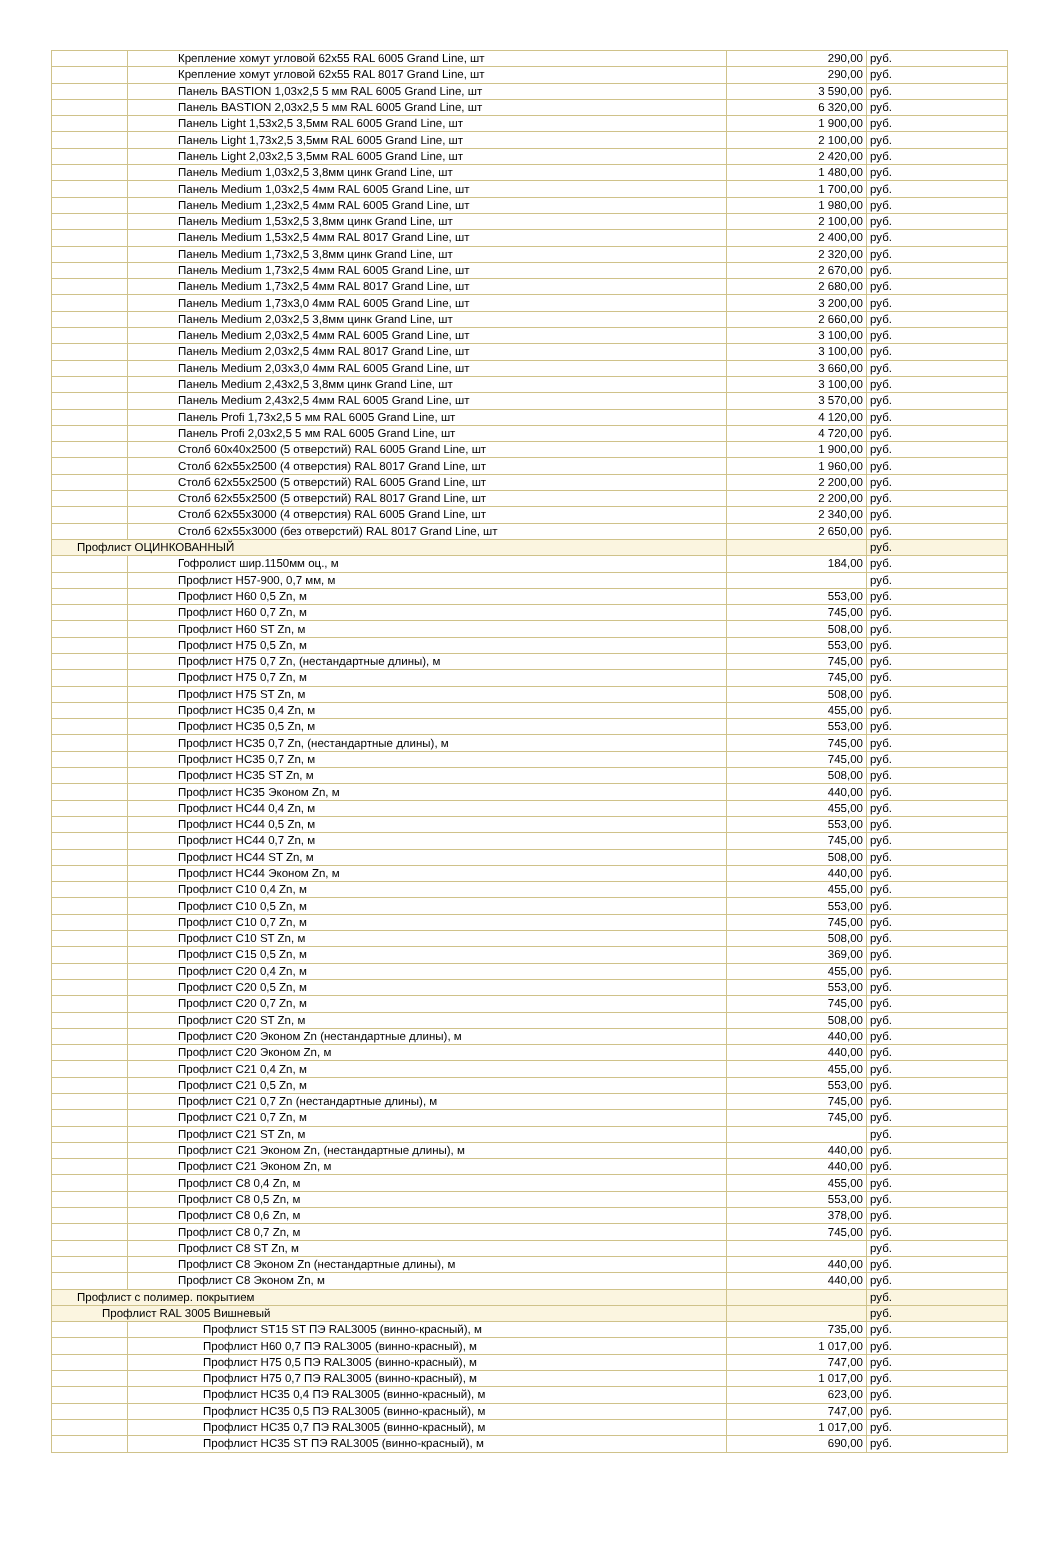| | Крепление хомут угловой 62х55 RAL 6005 Grand Line, шт | 290,00 | руб. |
| | Крепление хомут угловой 62х55 RAL 8017 Grand Line, шт | 290,00 | руб. |
| | Панель BASTION 1,03х2,5 5 мм RAL 6005 Grand Line, шт | 3 590,00 | руб. |
| | Панель BASTION 2,03х2,5 5 мм RAL 6005 Grand Line, шт | 6 320,00 | руб. |
| | Панель Light 1,53х2,5 3,5мм RAL 6005 Grand Line, шт | 1 900,00 | руб. |
| | Панель Light 1,73х2,5 3,5мм RAL 6005 Grand Line, шт | 2 100,00 | руб. |
| | Панель Light 2,03х2,5 3,5мм RAL 6005 Grand Line, шт | 2 420,00 | руб. |
| | Панель Medium 1,03х2,5 3,8мм цинк Grand Line, шт | 1 480,00 | руб. |
| | Панель Medium 1,03х2,5 4мм RAL 6005 Grand Line, шт | 1 700,00 | руб. |
| | Панель Medium 1,23х2,5 4мм RAL 6005 Grand Line, шт | 1 980,00 | руб. |
| | Панель Medium 1,53х2,5 3,8мм цинк Grand Line, шт | 2 100,00 | руб. |
| | Панель Medium 1,53х2,5 4мм RAL 8017 Grand Line, шт | 2 400,00 | руб. |
| | Панель Medium 1,73х2,5 3,8мм цинк Grand Line, шт | 2 320,00 | руб. |
| | Панель Medium 1,73х2,5 4мм RAL 6005 Grand Line, шт | 2 670,00 | руб. |
| | Панель Medium 1,73х2,5 4мм RAL 8017 Grand Line, шт | 2 680,00 | руб. |
| | Панель Medium 1,73х3,0 4мм RAL 6005 Grand Line, шт | 3 200,00 | руб. |
| | Панель Medium 2,03х2,5 3,8мм цинк Grand Line, шт | 2 660,00 | руб. |
| | Панель Medium 2,03х2,5 4мм RAL 6005 Grand Line, шт | 3 100,00 | руб. |
| | Панель Medium 2,03х2,5 4мм RAL 8017 Grand Line, шт | 3 100,00 | руб. |
| | Панель Medium 2,03х3,0 4мм RAL 6005 Grand Line, шт | 3 660,00 | руб. |
| | Панель Medium 2,43х2,5 3,8мм цинк Grand Line, шт | 3 100,00 | руб. |
| | Панель Medium 2,43х2,5 4мм RAL 6005 Grand Line, шт | 3 570,00 | руб. |
| | Панель Profi 1,73х2,5 5 мм RAL 6005 Grand Line, шт | 4 120,00 | руб. |
| | Панель Profi 2,03х2,5 5 мм RAL 6005 Grand Line, шт | 4 720,00 | руб. |
| | Столб 60х40х2500 (5 отверстий) RAL 6005 Grand Line, шт | 1 900,00 | руб. |
| | Столб 62х55х2500 (4 отверстия) RAL 8017 Grand Line, шт | 1 960,00 | руб. |
| | Столб 62х55х2500 (5 отверстий) RAL 6005 Grand Line, шт | 2 200,00 | руб. |
| | Столб 62х55х2500 (5 отверстий) RAL 8017 Grand Line, шт | 2 200,00 | руб. |
| | Столб 62х55х3000 (4 отверстия) RAL 6005 Grand Line, шт | 2 340,00 | руб. |
| | Столб 62х55х3000 (без отверстий) RAL 8017 Grand Line, шт | 2 650,00 | руб. |
| Профлист ОЦИНКОВАННЫЙ | | | руб. |
| | Гофролист шир.1150мм оц., м | 184,00 | руб. |
| | Профлист Н57-900, 0,7 мм, м | | руб. |
| | Профлист Н60 0,5 Zn, м | 553,00 | руб. |
| | Профлист Н60 0,7 Zn, м | 745,00 | руб. |
| | Профлист Н60 ST Zn, м | 508,00 | руб. |
| | Профлист Н75 0,5 Zn, м | 553,00 | руб. |
| | Профлист Н75 0,7 Zn, (нестандартные длины), м | 745,00 | руб. |
| | Профлист Н75 0,7 Zn, м | 745,00 | руб. |
| | Профлист Н75 ST Zn, м | 508,00 | руб. |
| | Профлист НС35 0,4 Zn, м | 455,00 | руб. |
| | Профлист НС35 0,5 Zn, м | 553,00 | руб. |
| | Профлист НС35 0,7 Zn, (нестандартные длины), м | 745,00 | руб. |
| | Профлист НС35 0,7 Zn, м | 745,00 | руб. |
| | Профлист НС35 ST Zn, м | 508,00 | руб. |
| | Профлист НС35 Эконом Zn, м | 440,00 | руб. |
| | Профлист НС44 0,4 Zn, м | 455,00 | руб. |
| | Профлист НС44 0,5 Zn, м | 553,00 | руб. |
| | Профлист НС44 0,7 Zn, м | 745,00 | руб. |
| | Профлист НС44 ST Zn, м | 508,00 | руб. |
| | Профлист НС44 Эконом Zn, м | 440,00 | руб. |
| | Профлист С10 0,4 Zn, м | 455,00 | руб. |
| | Профлист С10 0,5 Zn, м | 553,00 | руб. |
| | Профлист С10 0,7 Zn, м | 745,00 | руб. |
| | Профлист С10 ST Zn, м | 508,00 | руб. |
| | Профлист С15 0,5 Zn, м | 369,00 | руб. |
| | Профлист С20 0,4 Zn, м | 455,00 | руб. |
| | Профлист С20 0,5 Zn, м | 553,00 | руб. |
| | Профлист С20 0,7 Zn, м | 745,00 | руб. |
| | Профлист С20 ST Zn, м | 508,00 | руб. |
| | Профлист С20 Эконом Zn (нестандартные длины), м | 440,00 | руб. |
| | Профлист С20 Эконом Zn, м | 440,00 | руб. |
| | Профлист С21 0,4 Zn, м | 455,00 | руб. |
| | Профлист С21 0,5 Zn, м | 553,00 | руб. |
| | Профлист С21 0,7 Zn (нестандартные длины), м | 745,00 | руб. |
| | Профлист С21 0,7 Zn, м | 745,00 | руб. |
| | Профлист С21 ST Zn, м | | руб. |
| | Профлист С21 Эконом Zn, (нестандартные длины), м | 440,00 | руб. |
| | Профлист С21 Эконом Zn, м | 440,00 | руб. |
| | Профлист С8 0,4 Zn, м | 455,00 | руб. |
| | Профлист С8 0,5 Zn, м | 553,00 | руб. |
| | Профлист С8 0,6 Zn, м | 378,00 | руб. |
| | Профлист С8 0,7 Zn, м | 745,00 | руб. |
| | Профлист С8 ST Zn, м | | руб. |
| | Профлист С8 Эконом Zn (нестандартные длины), м | 440,00 | руб. |
| | Профлист С8 Эконом Zn, м | 440,00 | руб. |
| Профлист с полимер. покрытием | | | руб. |
| Профлист RAL 3005 Вишневый | | | руб. |
| | Профлист ST15 ST ПЭ RAL3005 (винно-красный), м | 735,00 | руб. |
| | Профлист Н60 0,7 ПЭ RAL3005 (винно-красный), м | 1 017,00 | руб. |
| | Профлист Н75 0,5 ПЭ RAL3005 (винно-красный), м | 747,00 | руб. |
| | Профлист Н75 0,7 ПЭ RAL3005 (винно-красный), м | 1 017,00 | руб. |
| | Профлист НС35 0,4 ПЭ RAL3005 (винно-красный), м | 623,00 | руб. |
| | Профлист НС35 0,5 ПЭ RAL3005 (винно-красный), м | 747,00 | руб. |
| | Профлист НС35 0,7 ПЭ RAL3005 (винно-красный), м | 1 017,00 | руб. |
| | Профлист НС35 ST ПЭ RAL3005 (винно-красный), м | 690,00 | руб. |